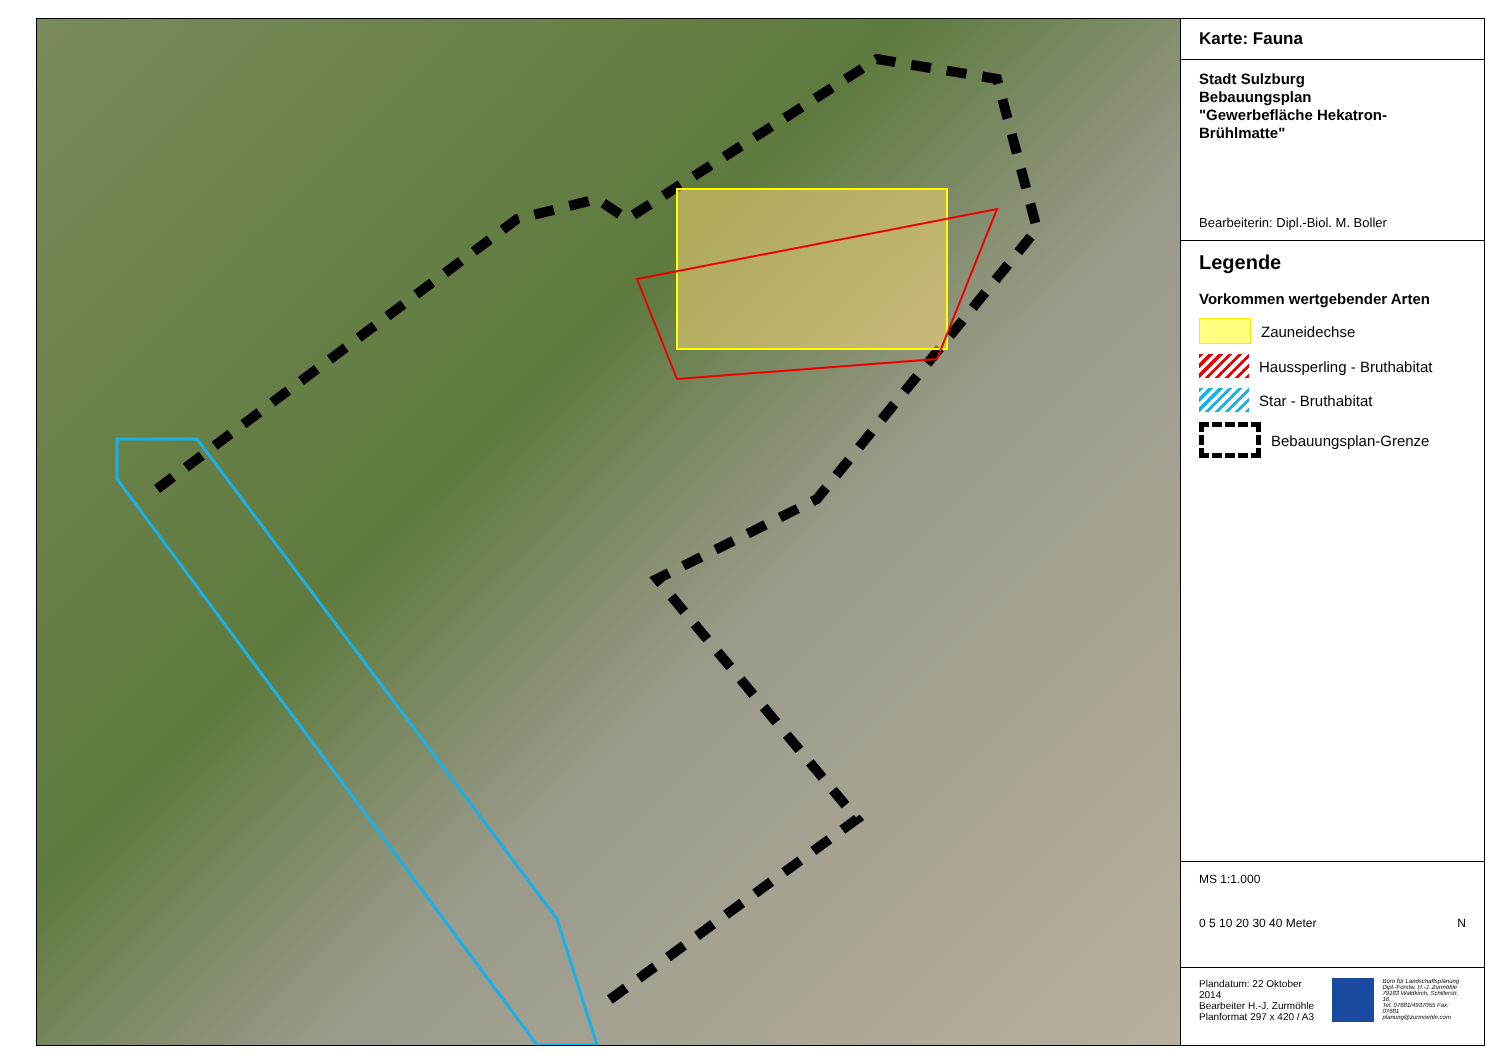Karte: Fauna
Stadt Sulzburg
Bebauungsplan
"Gewerbefläche Hekatron-Brühlmatte"
Bearbeiterin: Dipl.-Biol. M. Boller
Legende
Vorkommen wertgebender Arten
Zauneidechse
Haussperling - Bruthabitat
Star - Bruthabitat
Bebauungsplan-Grenze
MS 1:1.000
0 5 10 20 30 40 Meter N
Plandatum: 22 Oktober 2014
Bearbeiter H.-J. Zurmöhle
Planformat 297 x 420 / A3
Büro für Landschaftsplanung
Dipl.-Forstw. H.-J. Zurmöhle
79183 Waldkirch, Schillerstr. 16,
Tel. 07681/4937055 Fax: 07681
planung@zurmoehle.com